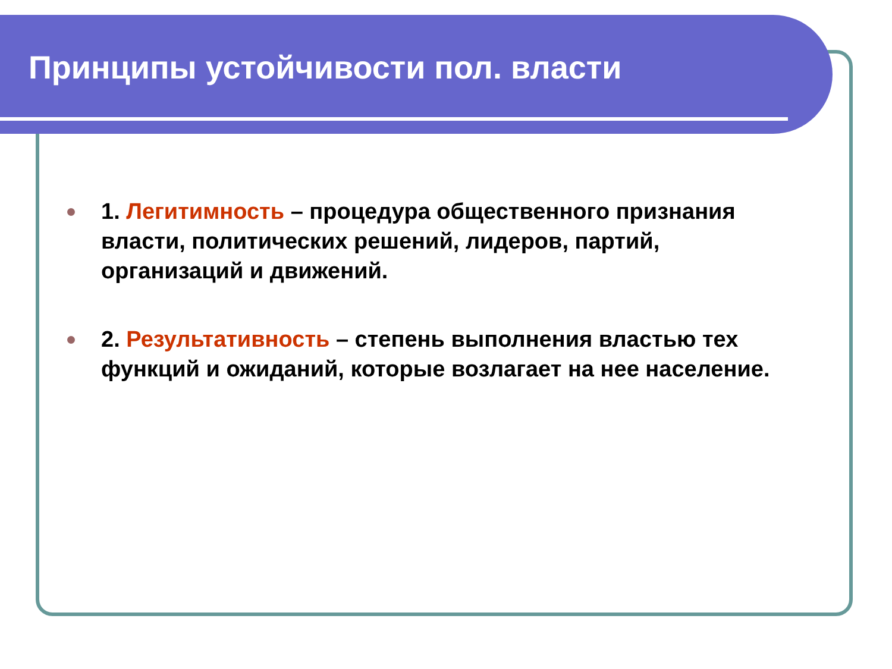Принципы устойчивости пол. власти
1. Легитимность – процедура общественного признания власти, политических решений, лидеров, партий, организаций и движений.
2. Результативность – степень выполнения властью тех функций и ожиданий, которые возлагает на нее население.